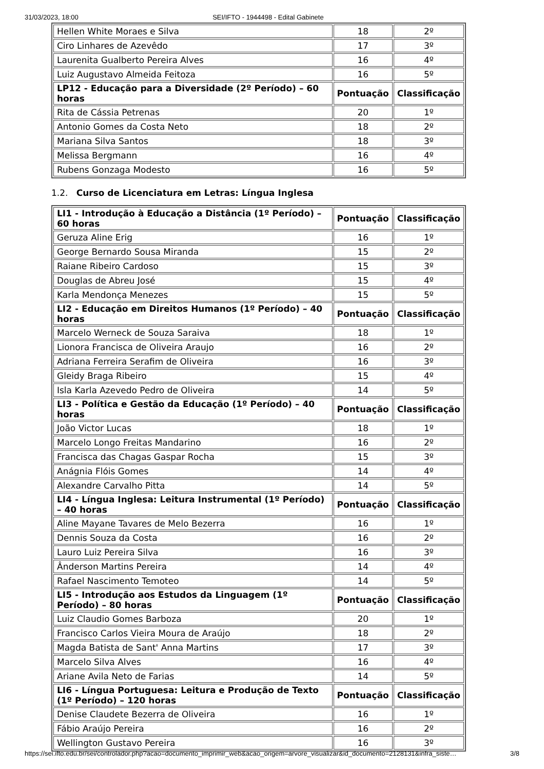31/03/2023, 18:00 SEI/IFTO - 1944498 - Edital Gabinete
| Hellen White Moraes e Silva | 18 | 2º |
| Ciro Linhares de Azevêdo | 17 | 3º |
| Laurenita Gualberto Pereira Alves | 16 | 4º |
| Luiz Augustavo Almeida Feitoza | 16 | 5º |
| LP12 - Educação para a Diversidade (2º Período) – 60 horas | Pontuação | Classificação |
| Rita de Cássia Petrenas | 20 | 1º |
| Antonio Gomes da Costa Neto | 18 | 2º |
| Mariana Silva Santos | 18 | 3º |
| Melissa Bergmann | 16 | 4º |
| Rubens Gonzaga Modesto | 16 | 5º |
1.2. Curso de Licenciatura em Letras: Língua Inglesa
| LI1 - Introdução à Educação a Distância (1º Período) – 60 horas | Pontuação | Classificação |
| --- | --- | --- |
| Geruza Aline Erig | 16 | 1º |
| George Bernardo Sousa Miranda | 15 | 2º |
| Raiane Ribeiro Cardoso | 15 | 3º |
| Douglas de Abreu José | 15 | 4º |
| Karla Mendonça Menezes | 15 | 5º |
| LI2 - Educação em Direitos Humanos (1º Período) – 40 horas | Pontuação | Classificação |
| Marcelo Werneck de Souza Saraiva | 18 | 1º |
| Lionora Francisca de Oliveira Araujo | 16 | 2º |
| Adriana Ferreira Serafim de Oliveira | 16 | 3º |
| Gleidy Braga Ribeiro | 15 | 4º |
| Isla Karla Azevedo Pedro de Oliveira | 14 | 5º |
| LI3 - Política e Gestão da Educação (1º Período) – 40 horas | Pontuação | Classificação |
| João Victor Lucas | 18 | 1º |
| Marcelo Longo Freitas Mandarino | 16 | 2º |
| Francisca das Chagas Gaspar Rocha | 15 | 3º |
| Anágnia Flóis Gomes | 14 | 4º |
| Alexandre Carvalho Pitta | 14 | 5º |
| LI4 - Língua Inglesa: Leitura Instrumental (1º Período) – 40 horas | Pontuação | Classificação |
| Aline Mayane Tavares de Melo Bezerra | 16 | 1º |
| Dennis Souza da Costa | 16 | 2º |
| Lauro Luiz Pereira Silva | 16 | 3º |
| Ânderson Martins Pereira | 14 | 4º |
| Rafael Nascimento Temoteo | 14 | 5º |
| LI5 - Introdução aos Estudos da Linguagem (1º Período) – 80 horas | Pontuação | Classificação |
| Luiz Claudio Gomes Barboza | 20 | 1º |
| Francisco Carlos Vieira Moura de Araújo | 18 | 2º |
| Magda Batista de Sant' Anna Martins | 17 | 3º |
| Marcelo Silva Alves | 16 | 4º |
| Ariane Avila Neto de Farias | 14 | 5º |
| LI6 - Língua Portuguesa: Leitura e Produção de Texto (1º Período) – 120 horas | Pontuação | Classificação |
| Denise Claudete Bezerra de Oliveira | 16 | 1º |
| Fábio Araújo Pereira | 16 | 2º |
| Wellington Gustavo Pereira | 16 | 3º |
https://sei.ifto.edu.br/sei/controlador.php?acao=documento_imprimir_web&acao_origem=arvore_visualizar&id_documento=2128131&infra_siste… 3/8